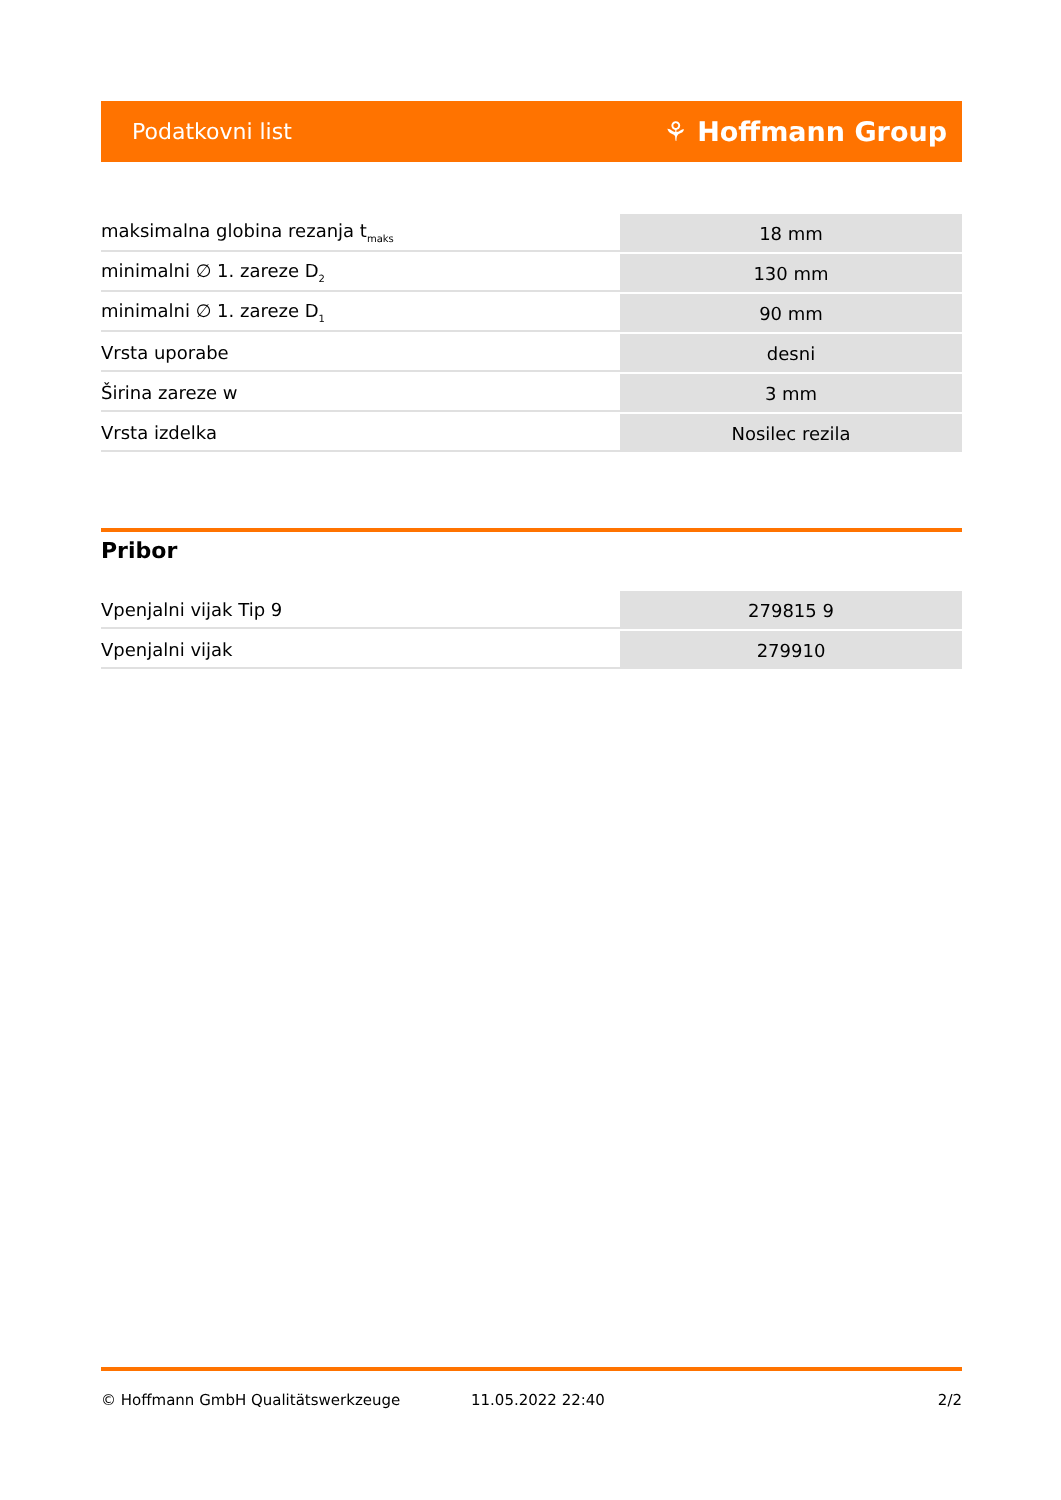Podatkovni list ⚘ Hoffmann Group
| maksimalna globina rezanja t<sub>maks</sub> | 18 mm |
| minimalni ∅ 1. zareze D<sub>2</sub> | 130 mm |
| minimalni ∅ 1. zareze D<sub>1</sub> | 90 mm |
| Vrsta uporabe | desni |
| Širina zareze w | 3 mm |
| Vrsta izdelka | Nosilec rezila |
Pribor
| Vpenjalni vijak Tip 9 | 279815 9 |
| Vpenjalni vijak | 279910 |
© Hoffmann GmbH Qualitätswerkzeuge 11.05.2022 22:40 2/2